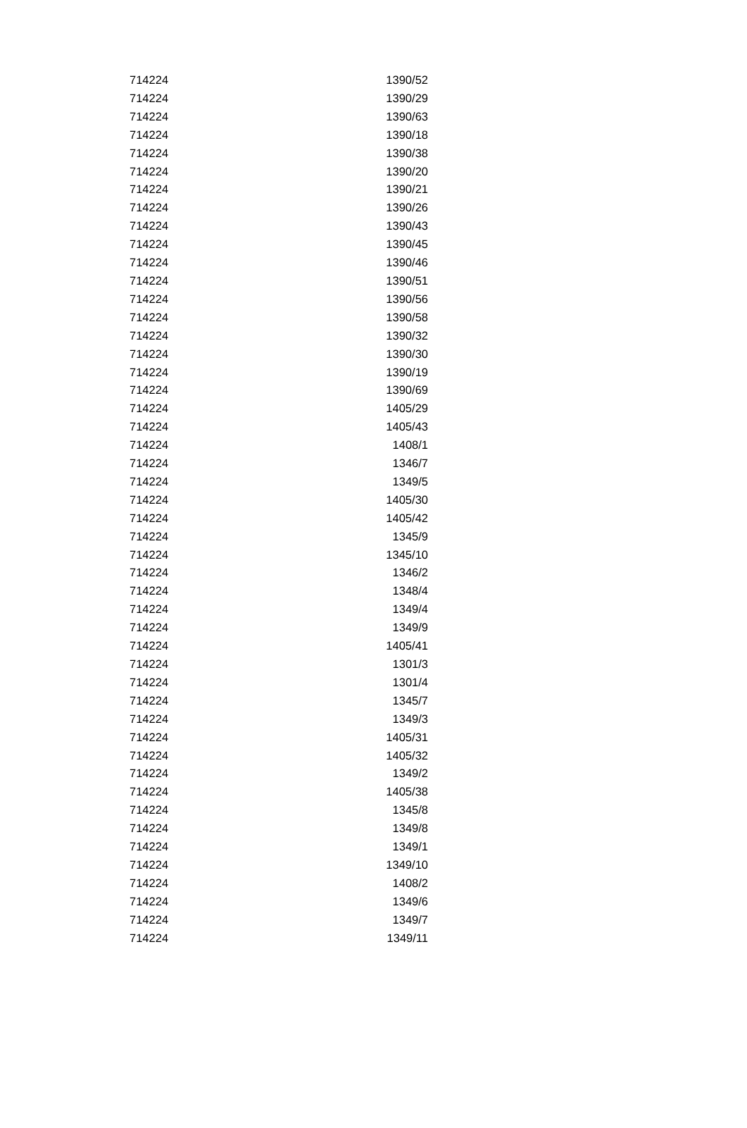| 714224 | 1390/52 |
| 714224 | 1390/29 |
| 714224 | 1390/63 |
| 714224 | 1390/18 |
| 714224 | 1390/38 |
| 714224 | 1390/20 |
| 714224 | 1390/21 |
| 714224 | 1390/26 |
| 714224 | 1390/43 |
| 714224 | 1390/45 |
| 714224 | 1390/46 |
| 714224 | 1390/51 |
| 714224 | 1390/56 |
| 714224 | 1390/58 |
| 714224 | 1390/32 |
| 714224 | 1390/30 |
| 714224 | 1390/19 |
| 714224 | 1390/69 |
| 714224 | 1405/29 |
| 714224 | 1405/43 |
| 714224 | 1408/1 |
| 714224 | 1346/7 |
| 714224 | 1349/5 |
| 714224 | 1405/30 |
| 714224 | 1405/42 |
| 714224 | 1345/9 |
| 714224 | 1345/10 |
| 714224 | 1346/2 |
| 714224 | 1348/4 |
| 714224 | 1349/4 |
| 714224 | 1349/9 |
| 714224 | 1405/41 |
| 714224 | 1301/3 |
| 714224 | 1301/4 |
| 714224 | 1345/7 |
| 714224 | 1349/3 |
| 714224 | 1405/31 |
| 714224 | 1405/32 |
| 714224 | 1349/2 |
| 714224 | 1405/38 |
| 714224 | 1345/8 |
| 714224 | 1349/8 |
| 714224 | 1349/1 |
| 714224 | 1349/10 |
| 714224 | 1408/2 |
| 714224 | 1349/6 |
| 714224 | 1349/7 |
| 714224 | 1349/11 |